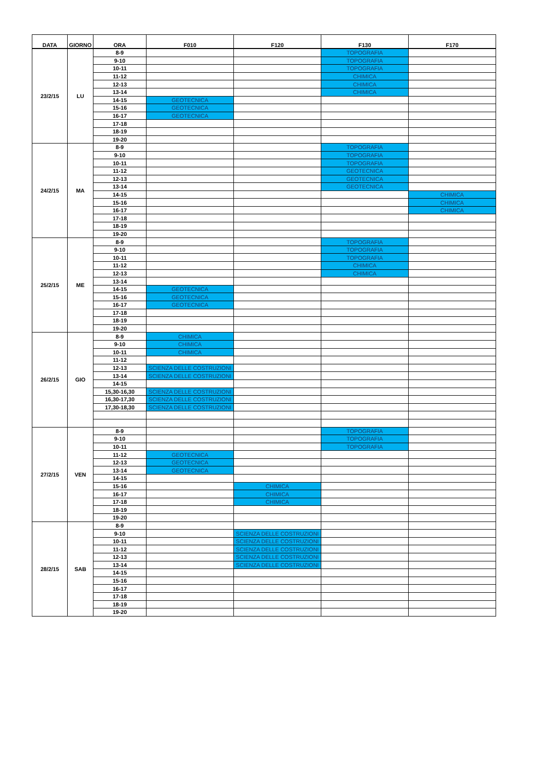| DATA | GIORNO | ORA | F010 | F120 | F130 | F170 |
| --- | --- | --- | --- | --- | --- | --- |
| 23/2/15 | LU | 8-9 | | | TOPOGRAFIA | |
| | | 9-10 | | | TOPOGRAFIA | |
| | | 10-11 | | | TOPOGRAFIA | |
| | | 11-12 | | | CHIMICA | |
| | | 12-13 | | | CHIMICA | |
| | | 13-14 | | | CHIMICA | |
| | | 14-15 | GEOTECNICA | | | |
| | | 15-16 | GEOTECNICA | | | |
| | | 16-17 | GEOTECNICA | | | |
| | | 17-18 | | | | |
| | | 18-19 | | | | |
| | | 19-20 | | | | |
| 24/2/15 | MA | 8-9 | | | TOPOGRAFIA | |
| | | 9-10 | | | TOPOGRAFIA | |
| | | 10-11 | | | TOPOGRAFIA | |
| | | 11-12 | | | GEOTECNICA | |
| | | 12-13 | | | GEOTECNICA | |
| | | 13-14 | | | GEOTECNICA | |
| | | 14-15 | | | | CHIMICA |
| | | 15-16 | | | | CHIMICA |
| | | 16-17 | | | | CHIMICA |
| | | 17-18 | | | | |
| | | 18-19 | | | | |
| | | 19-20 | | | | |
| 25/2/15 | ME | 8-9 | | | TOPOGRAFIA | |
| | | 9-10 | | | TOPOGRAFIA | |
| | | 10-11 | | | TOPOGRAFIA | |
| | | 11-12 | | | CHIMICA | |
| | | 12-13 | | | CHIMICA | |
| | | 13-14 | | | | |
| | | 14-15 | GEOTECNICA | | | |
| | | 15-16 | GEOTECNICA | | | |
| | | 16-17 | GEOTECNICA | | | |
| | | 17-18 | | | | |
| | | 18-19 | | | | |
| | | 19-20 | | | | |
| 26/2/15 | GIO | 8-9 | CHIMICA | | | |
| | | 9-10 | CHIMICA | | | |
| | | 10-11 | CHIMICA | | | |
| | | 11-12 | | | | |
| | | 12-13 | SCIENZA DELLE COSTRUZIONI | | | |
| | | 13-14 | SCIENZA DELLE COSTRUZIONI | | | |
| | | 14-15 | | | | |
| | | 15,30-16,30 | SCIENZA DELLE COSTRUZIONI | | | |
| | | 16,30-17,30 | SCIENZA DELLE COSTRUZIONI | | | |
| | | 17,30-18,30 | SCIENZA DELLE COSTRUZIONI | | | |
| 27/2/15 | VEN | 8-9 | | | TOPOGRAFIA | |
| | | 9-10 | | | TOPOGRAFIA | |
| | | 10-11 | | | TOPOGRAFIA | |
| | | 11-12 | GEOTECNICA | | | |
| | | 12-13 | GEOTECNICA | | | |
| | | 13-14 | GEOTECNICA | | | |
| | | 14-15 | | | | |
| | | 15-16 | | CHIMICA | | |
| | | 16-17 | | CHIMICA | | |
| | | 17-18 | | CHIMICA | | |
| | | 18-19 | | | | |
| | | 19-20 | | | | |
| 28/2/15 | SAB | 8-9 | | | | |
| | | 9-10 | | SCIENZA DELLE COSTRUZIONI | | |
| | | 10-11 | | SCIENZA DELLE COSTRUZIONI | | |
| | | 11-12 | | SCIENZA DELLE COSTRUZIONI | | |
| | | 12-13 | | SCIENZA DELLE COSTRUZIONI | | |
| | | 13-14 | | SCIENZA DELLE COSTRUZIONI | | |
| | | 14-15 | | | | |
| | | 15-16 | | | | |
| | | 16-17 | | | | |
| | | 17-18 | | | | |
| | | 18-19 | | | | |
| | | 19-20 | | | | |